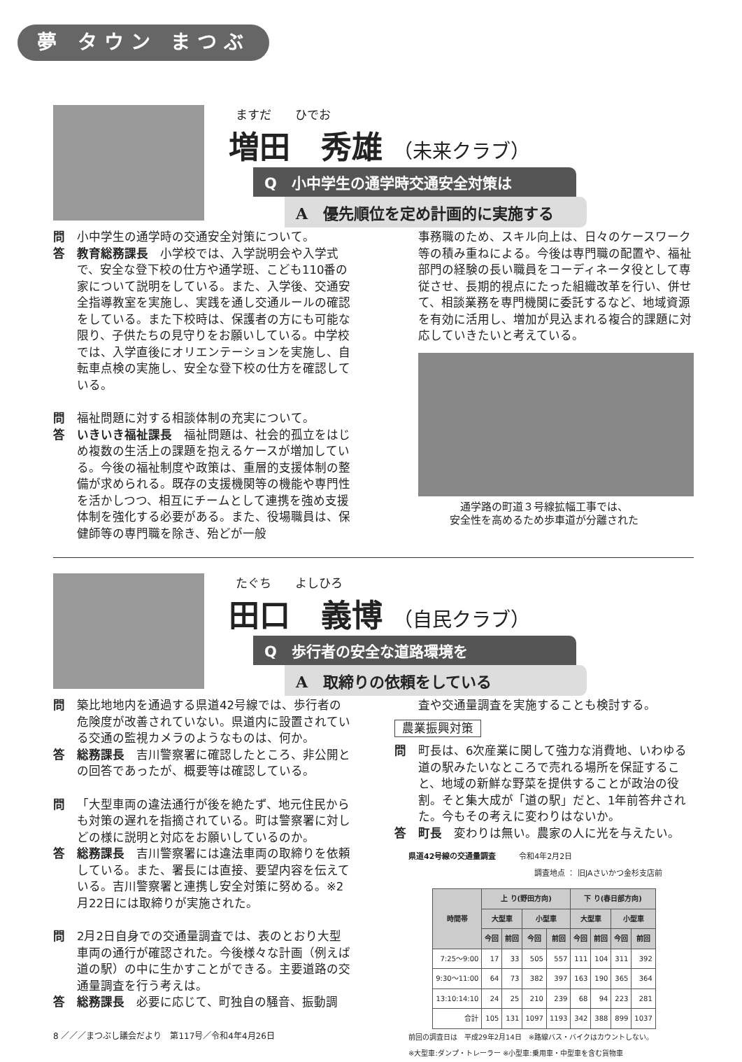夢 タウン まつぶし
ますだ　　ひでお
増田　秀雄 （未来クラブ）
Q　小中学生の通学時交通安全対策は
A　優先順位を定め計画的に実施する
問 小中学生の通学時の交通安全対策について。
答 教育総務課長　小学校では、入学説明会や入学式で、安全な登下校の仕方や通学班、こども110番の家について説明をしている。また、入学後、交通安全指導教室を実施し、実践を通し交通ルールの確認をしている。また下校時は、保護者の方にも可能な限り、子供たちの見守りをお願いしている。中学校では、入学直後にオリエンテーションを実施し、自転車点検の実施し、安全な登下校の仕方を確認している。
問 福祉問題に対する相談体制の充実について。
答 いきいき福祉課長　福祉問題は、社会的孤立をはじめ複数の生活上の課題を抱えるケースが増加している。今後の福祉制度や政策は、重層的支援体制の整備が求められる。既存の支援機関等の機能や専門性を活かしつつ、相互にチームとして連携を強め支援体制を強化する必要がある。また、役場職員は、保健師等の専門職を除き、殆どが一般
事務職のため、スキル向上は、日々のケースワーク等の積み重ねによる。今後は専門職の配置や、福祉部門の経験の長い職員をコーディネータ役として専従させ、長期的視点にたった組織改革を行い、併せて、相談業務を専門機関に委託するなど、地域資源を有効に活用し、増加が見込まれる複合的課題に対応していきたいと考えている。
通学路の町道３号線拡幅工事では、
安全性を高めるため歩車道が分離された
たぐち　　よしひろ
田口　義博 （自民クラブ）
Q　歩行者の安全な道路環境を
A　取締りの依頼をしている
問 築比地地内を通過する県道42号線では、歩行者の危険度が改善されていない。県道内に設置されている交通の監視カメラのようなものは、何か。
答 総務課長　吉川警察署に確認したところ、非公開との回答であったが、概要等は確認している。
問 「大型車両の違法通行が後を絶たず、地元住民からも対策の遅れを指摘されている。町は警察署に対しどの様に説明と対応をお願いしているのか。
答 総務課長　吉川警察署には違法車両の取締りを依頼している。また、署長には直接、要望内容を伝えている。吉川警察署と連携し安全対策に努める。※2月22日には取締りが実施された。
問 2月2日自身での交通量調査では、表のとおり大型車両の通行が確認された。今後様々な計画（例えば道の駅）の中に生かすことができる。主要道路の交通量調査を行う考えは。
答 総務課長　必要に応じて、町独自の騒音、振動調
査や交通量調査を実施することも検討する。
農業振興対策
問 町長は、6次産業に関して強力な消費地、いわゆる道の駅みたいなところで売れる場所を保証すること、地域の新鮮な野菜を提供することが政治の役割。そと集大成が「道の駅」だと、1年前答弁された。今もその考えに変わりはないか。
答 町長　変わりは無い。農家の人に光を与えたい。
県道42号線の交通量調査　　　令和4年2月2日
調査地点 ： 旧JAさいかつ金杉支店前
| 時間帯 | 上 り(野田方向) | | | | 下 り(春日部方向) | | | |
| --- | --- | --- | --- | --- | --- | --- | --- | --- |
| | 大型車 | | 小型車 | | 大型車 | | 小型車 | |
| | 今回 | 前回 | 今回 | 前回 | 今回 | 前回 | 今回 | 前回 |
| 7:25～9:00 | 17 | 33 | 505 | 557 | 111 | 104 | 311 | 392 |
| 9:30～11:00 | 64 | 73 | 382 | 397 | 163 | 190 | 365 | 364 |
| 13:10:14:10 | 24 | 25 | 210 | 239 | 68 | 94 | 223 | 281 |
| 合計 | 105 | 131 | 1097 | 1193 | 342 | 388 | 899 | 1037 |
前回の調査日は　平成29年2月14日　※路線バス・バイクはカウントしない。
※大型車:ダンプ・トレーラー ※小型車:乗用車・中型車を含む貨物車
8 ／／／まつぶし議会だより　第117号／令和4年4月26日